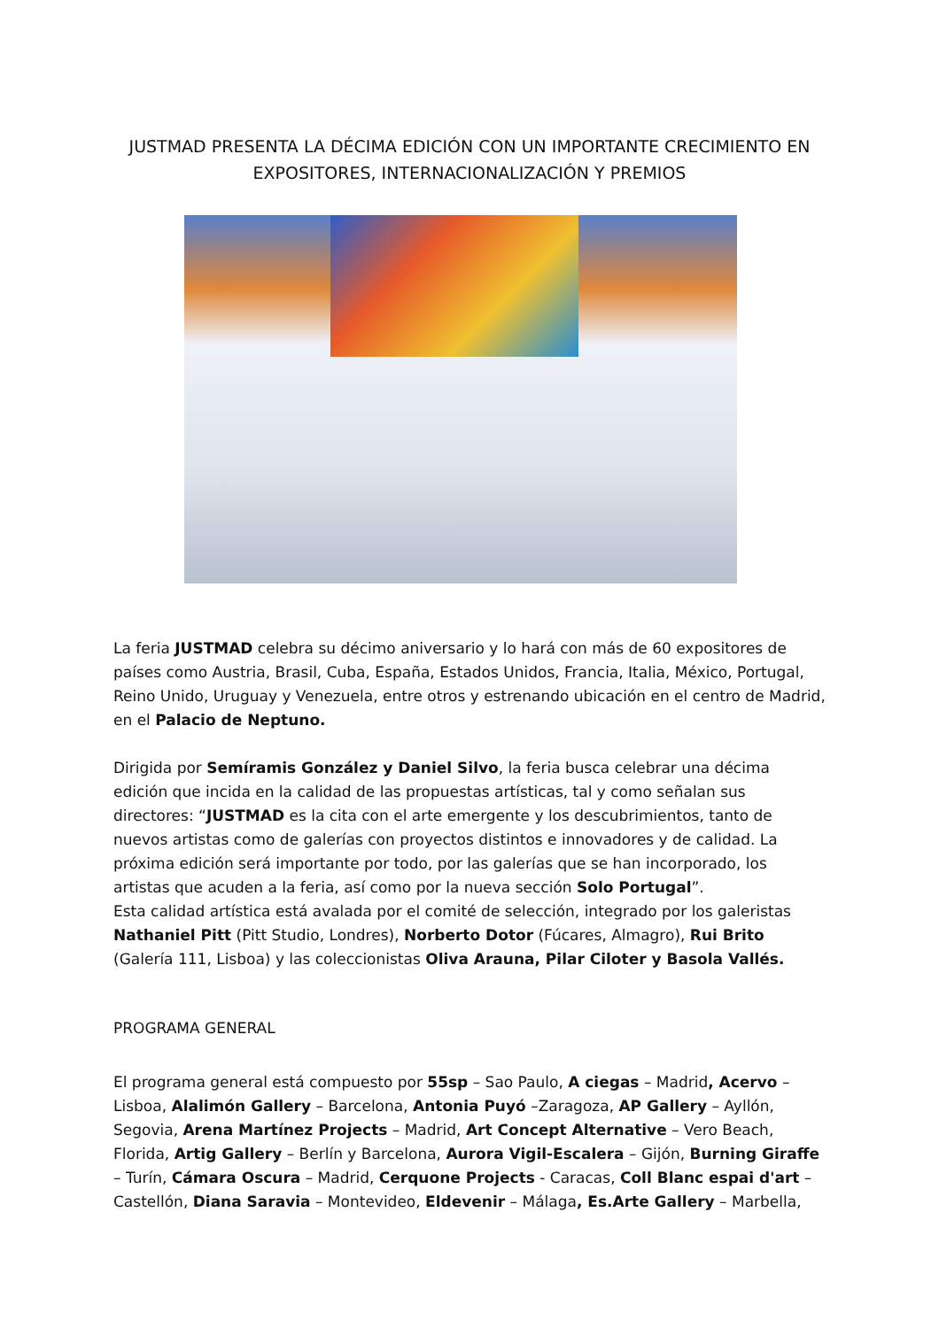JUSTMAD PRESENTA LA DÉCIMA EDICIÓN CON UN IMPORTANTE CRECIMIENTO EN EXPOSITORES, INTERNACIONALIZACIÓN Y PREMIOS
La feria JUSTMAD celebra su décimo aniversario y lo hará con más de 60 expositores de países como Austria, Brasil, Cuba, España, Estados Unidos, Francia, Italia, México, Portugal, Reino Unido, Uruguay y Venezuela, entre otros y estrenando ubicación en el centro de Madrid, en el Palacio de Neptuno.
Dirigida por Semíramis González y Daniel Silvo, la feria busca celebrar una décima edición que incida en la calidad de las propuestas artísticas, tal y como señalan sus directores: “JUSTMAD es la cita con el arte emergente y los descubrimientos, tanto de nuevos artistas como de galerías con proyectos distintos e innovadores y de calidad. La próxima edición será importante por todo, por las galerías que se han incorporado, los artistas que acuden a la feria, así como por la nueva sección Solo Portugal”.
Esta calidad artística está avalada por el comité de selección, integrado por los galeristas Nathaniel Pitt (Pitt Studio, Londres), Norberto Dotor (Fúcares, Almagro), Rui Brito (Galería 111, Lisboa) y las coleccionistas Oliva Arauna, Pilar Ciloter y Basola Vallés.
PROGRAMA GENERAL
El programa general está compuesto por 55sp – Sao Paulo, A ciegas – Madrid, Acervo – Lisboa, Alalimón Gallery – Barcelona, Antonia Puyó –Zaragoza, AP Gallery – Ayllón, Segovia, Arena Martínez Projects – Madrid, Art Concept Alternative – Vero Beach, Florida, Artig Gallery – Berlín y Barcelona, Aurora Vigil-Escalera – Gijón, Burning Giraffe – Turín, Cámara Oscura – Madrid, Cerquone Projects - Caracas, Coll Blanc espai d'art – Castellón, Diana Saravia – Montevideo, Eldevenir – Málaga, Es.Arte Gallery – Marbella,